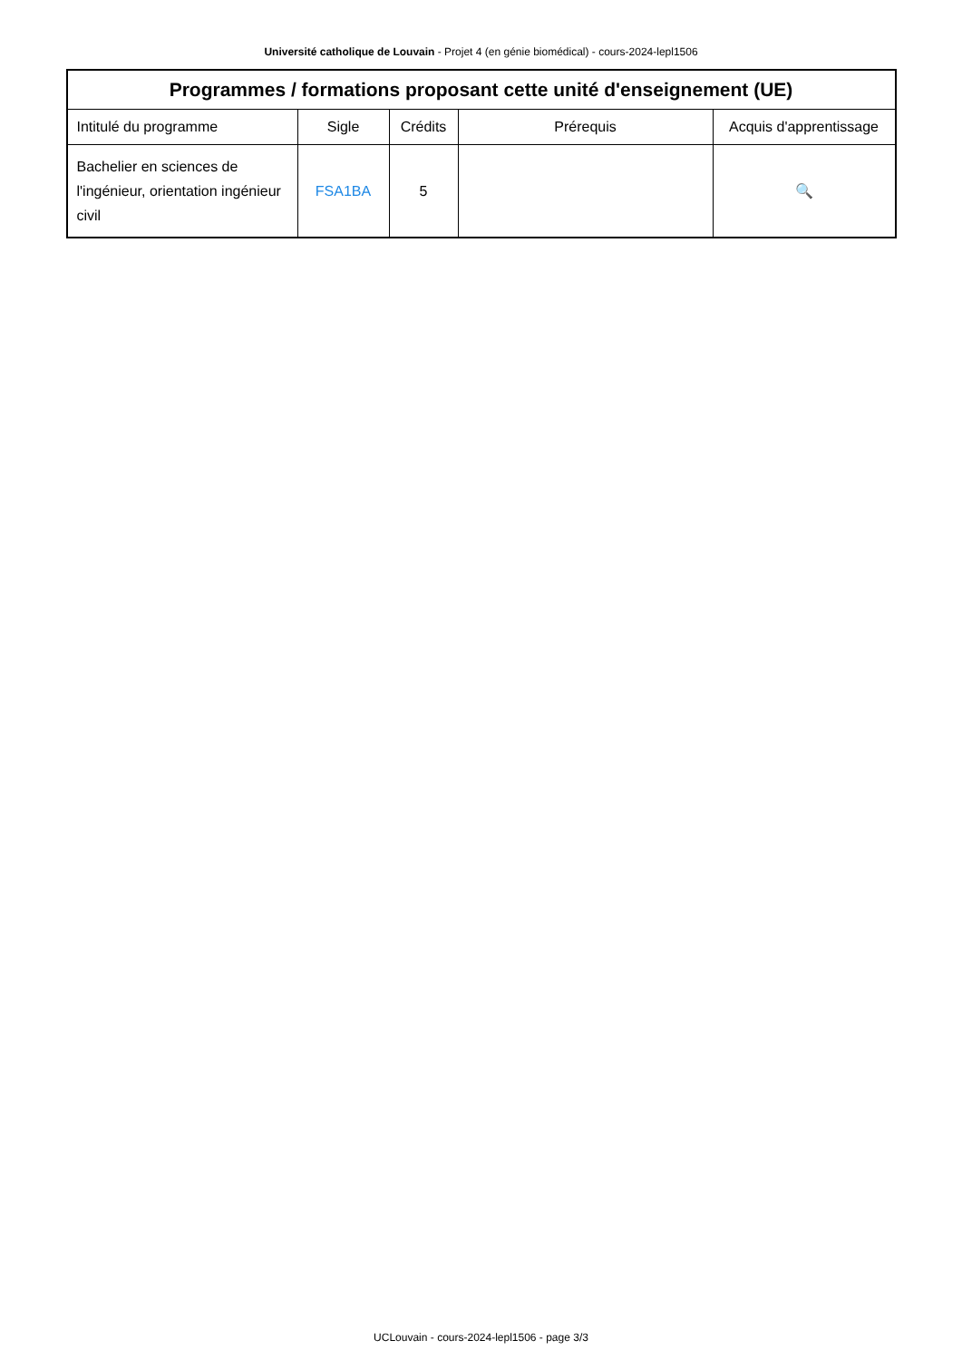Université catholique de Louvain - Projet 4 (en génie biomédical) - cours-2024-lepl1506
| Programmes / formations proposant cette unité d'enseignement (UE) | | | | |
| --- | --- | --- | --- | --- |
| Intitulé du programme | Sigle | Crédits | Prérequis | Acquis d'apprentissage |
| Bachelier en sciences de l'ingénieur, orientation ingénieur civil | FSA1BA | 5 | | 🔍 |
UCLouvain - cours-2024-lepl1506 - page 3/3